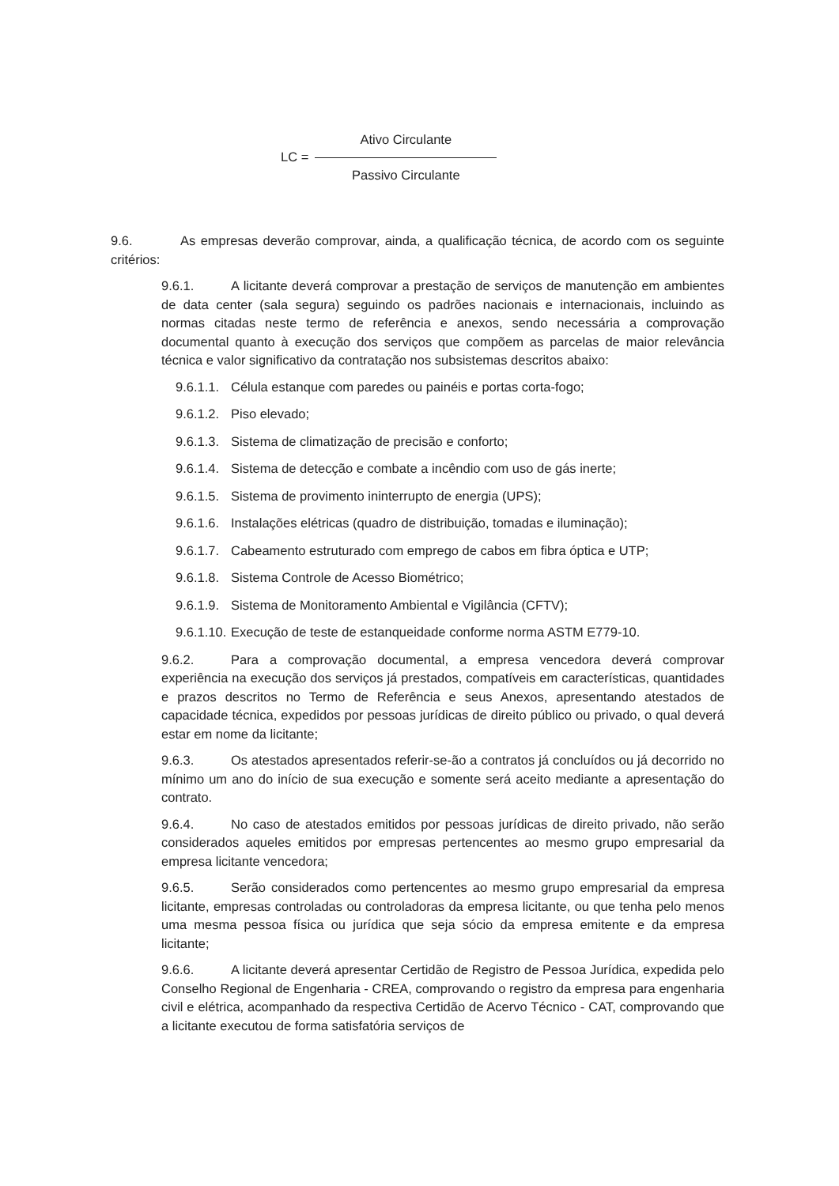LC =
Ativo Circulante
Passivo Circulante
9.6. As empresas deverão comprovar, ainda, a qualificação técnica, de acordo com os seguinte critérios:
9.6.1. A licitante deverá comprovar a prestação de serviços de manutenção em ambientes de data center (sala segura) seguindo os padrões nacionais e internacionais, incluindo as normas citadas neste termo de referência e anexos, sendo necessária a comprovação documental quanto à execução dos serviços que compõem as parcelas de maior relevância técnica e valor significativo da contratação nos subsistemas descritos abaixo:
9.6.1.1. Célula estanque com paredes ou painéis e portas corta-fogo;
9.6.1.2. Piso elevado;
9.6.1.3. Sistema de climatização de precisão e conforto;
9.6.1.4. Sistema de detecção e combate a incêndio com uso de gás inerte;
9.6.1.5. Sistema de provimento ininterrupto de energia (UPS);
9.6.1.6. Instalações elétricas (quadro de distribuição, tomadas e iluminação);
9.6.1.7. Cabeamento estruturado com emprego de cabos em fibra óptica e UTP;
9.6.1.8. Sistema Controle de Acesso Biométrico;
9.6.1.9. Sistema de Monitoramento Ambiental e Vigilância (CFTV);
9.6.1.10. Execução de teste de estanqueidade conforme norma ASTM E779-10.
9.6.2. Para a comprovação documental, a empresa vencedora deverá comprovar experiência na execução dos serviços já prestados, compatíveis em características, quantidades e prazos descritos no Termo de Referência e seus Anexos, apresentando atestados de capacidade técnica, expedidos por pessoas jurídicas de direito público ou privado, o qual deverá estar em nome da licitante;
9.6.3. Os atestados apresentados referir-se-ão a contratos já concluídos ou já decorrido no mínimo um ano do início de sua execução e somente será aceito mediante a apresentação do contrato.
9.6.4. No caso de atestados emitidos por pessoas jurídicas de direito privado, não serão considerados aqueles emitidos por empresas pertencentes ao mesmo grupo empresarial da empresa licitante vencedora;
9.6.5. Serão considerados como pertencentes ao mesmo grupo empresarial da empresa licitante, empresas controladas ou controladoras da empresa licitante, ou que tenha pelo menos uma mesma pessoa física ou jurídica que seja sócio da empresa emitente e da empresa licitante;
9.6.6. A licitante deverá apresentar Certidão de Registro de Pessoa Jurídica, expedida pelo Conselho Regional de Engenharia - CREA, comprovando o registro da empresa para engenharia civil e elétrica, acompanhado da respectiva Certidão de Acervo Técnico - CAT, comprovando que a licitante executou de forma satisfatória serviços de